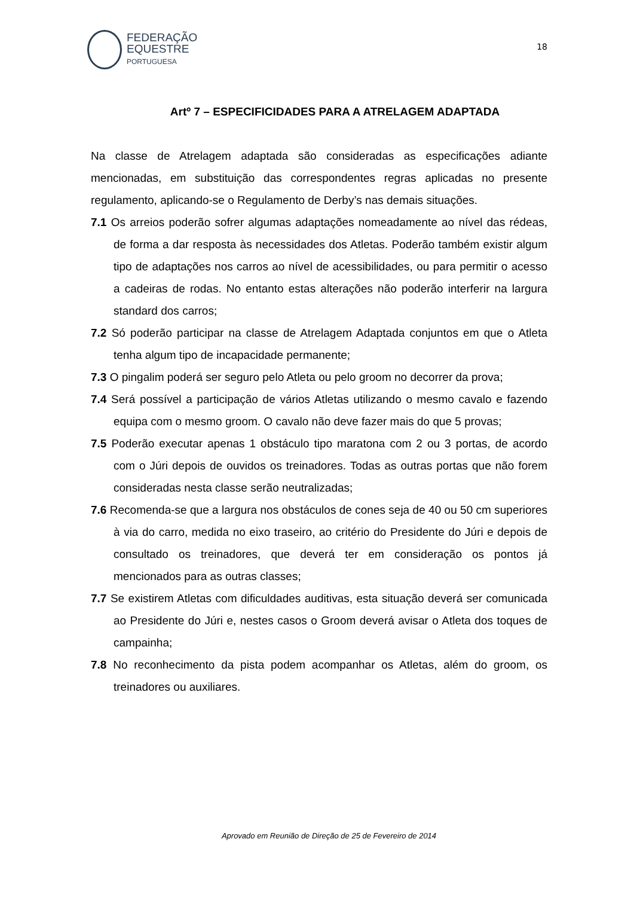FEDERAÇÃO
EQUESTRE
PORTUGUESA
18
Artº 7 – ESPECIFICIDADES PARA A ATRELAGEM ADAPTADA
Na classe de Atrelagem adaptada são consideradas as especificações adiante mencionadas, em substituição das correspondentes regras aplicadas no presente regulamento, aplicando-se o Regulamento de Derby’s nas demais situações.
7.1 Os arreios poderão sofrer algumas adaptações nomeadamente ao nível das rédeas, de forma a dar resposta às necessidades dos Atletas. Poderão também existir algum tipo de adaptações nos carros ao nível de acessibilidades, ou para permitir o acesso a cadeiras de rodas. No entanto estas alterações não poderão interferir na largura standard dos carros;
7.2 Só poderão participar na classe de Atrelagem Adaptada conjuntos em que o Atleta tenha algum tipo de incapacidade permanente;
7.3 O pingalim poderá ser seguro pelo Atleta ou pelo groom no decorrer da prova;
7.4 Será possível a participação de vários Atletas utilizando o mesmo cavalo e fazendo equipa com o mesmo groom. O cavalo não deve fazer mais do que 5 provas;
7.5 Poderão executar apenas 1 obstáculo tipo maratona com 2 ou 3 portas, de acordo com o Júri depois de ouvidos os treinadores. Todas as outras portas que não forem consideradas nesta classe serão neutralizadas;
7.6 Recomenda-se que a largura nos obstáculos de cones seja de 40 ou 50 cm superiores à via do carro, medida no eixo traseiro, ao critério do Presidente do Júri e depois de consultado os treinadores, que deverá ter em consideração os pontos já mencionados para as outras classes;
7.7 Se existirem Atletas com dificuldades auditivas, esta situação deverá ser comunicada ao Presidente do Júri e, nestes casos o Groom deverá avisar o Atleta dos toques de campainha;
7.8 No reconhecimento da pista podem acompanhar os Atletas, além do groom, os treinadores ou auxiliares.
Aprovado em Reunião de Direção de 25 de Fevereiro de 2014